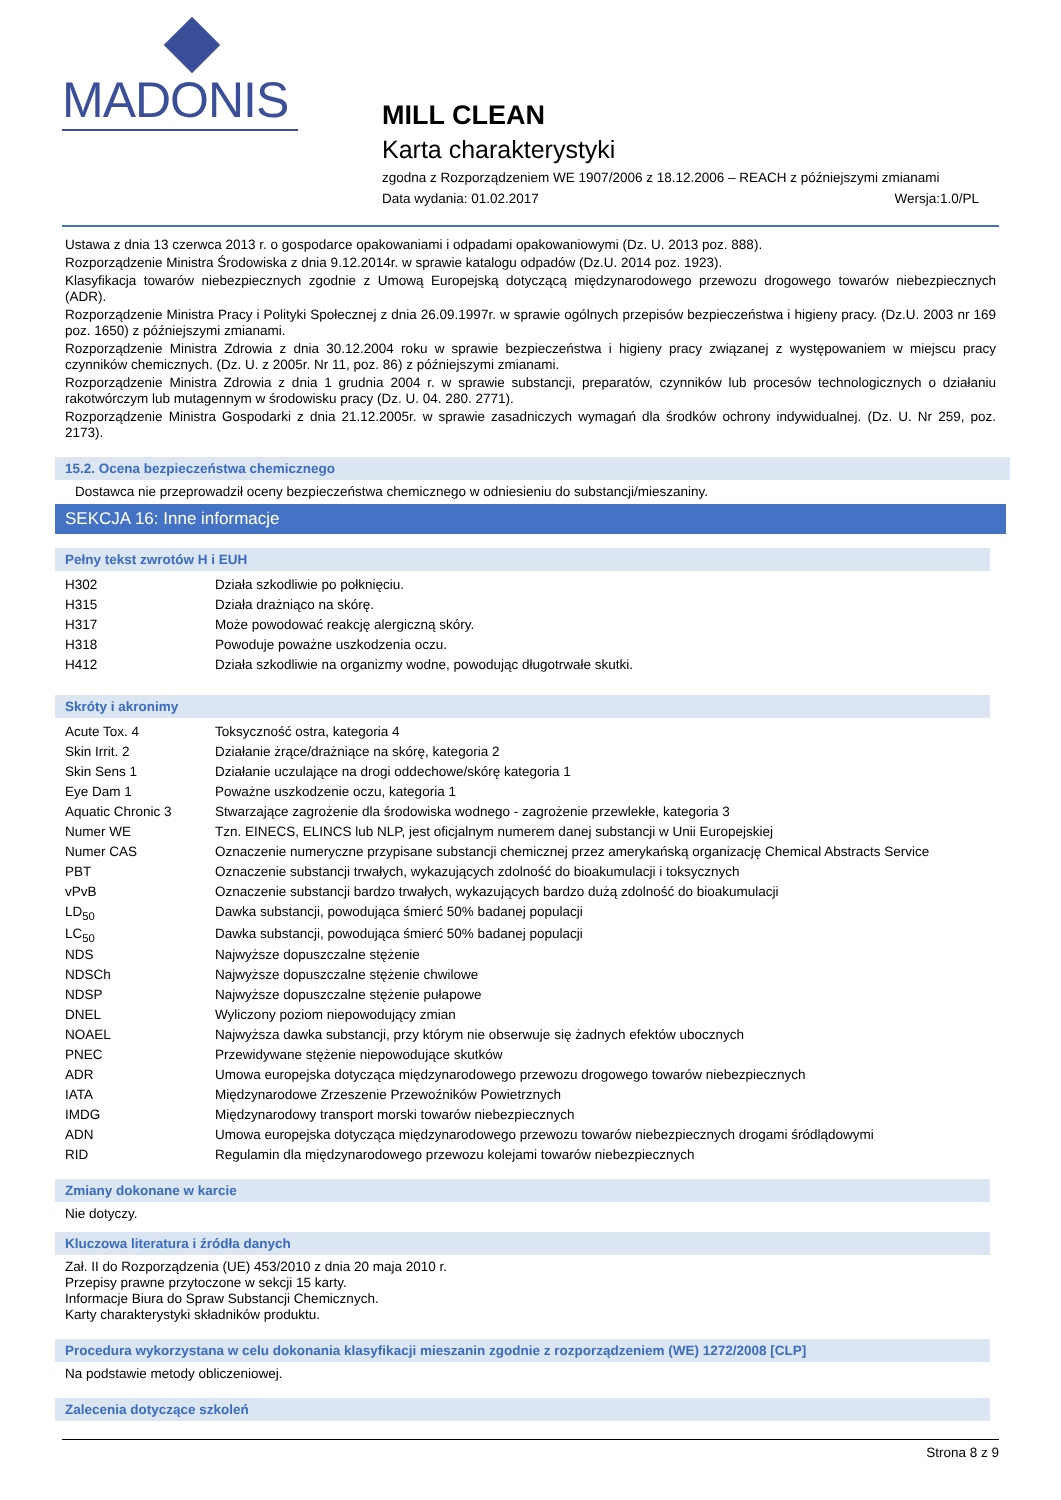MADONIS
MILL CLEAN
Karta charakterystyki
zgodna z Rozporządzeniem WE 1907/2006 z 18.12.2006 – REACH z późniejszymi zmianami
Data wydania: 01.02.2017 Wersja:1.0/PL
Ustawa z dnia 13 czerwca 2013 r. o gospodarce opakowaniami i odpadami opakowaniowymi (Dz. U. 2013 poz. 888).
Rozporządzenie Ministra Środowiska z dnia 9.12.2014r. w sprawie katalogu odpadów (Dz.U. 2014 poz. 1923).
Klasyfikacja towarów niebezpiecznych zgodnie z Umową Europejską dotyczącą międzynarodowego przewozu drogowego towarów niebezpiecznych (ADR).
Rozporządzenie Ministra Pracy i Polityki Społecznej z dnia 26.09.1997r. w sprawie ogólnych przepisów bezpieczeństwa i higieny pracy. (Dz.U. 2003 nr 169 poz. 1650) z późniejszymi zmianami.
Rozporządzenie Ministra Zdrowia z dnia 30.12.2004 roku w sprawie bezpieczeństwa i higieny pracy związanej z występowaniem w miejscu pracy czynników chemicznych. (Dz. U. z 2005r. Nr 11, poz. 86) z późniejszymi zmianami.
Rozporządzenie Ministra Zdrowia z dnia 1 grudnia 2004 r. w sprawie substancji, preparatów, czynników lub procesów technologicznych o działaniu rakotwórczym lub mutagennym w środowisku pracy (Dz. U. 04. 280. 2771).
Rozporządzenie Ministra Gospodarki z dnia 21.12.2005r. w sprawie zasadniczych wymagań dla środków ochrony indywidualnej. (Dz. U. Nr 259, poz. 2173).
15.2. Ocena bezpieczeństwa chemicznego
Dostawca nie przeprowadził oceny bezpieczeństwa chemicznego w odniesieniu do substancji/mieszaniny.
SEKCJA 16: Inne informacje
Pełny tekst zwrotów H i EUH
| H302 | Działa szkodliwie po połknięciu. |
| H315 | Działa drażniąco na skórę. |
| H317 | Może powodować reakcję alergiczną skóry. |
| H318 | Powoduje poważne uszkodzenia oczu. |
| H412 | Działa szkodliwie na organizmy wodne, powodując długotrwałe skutki. |
Skróty i akronimy
| Acute Tox. 4 | Toksyczność ostra, kategoria 4 |
| Skin Irrit. 2 | Działanie żrące/drażniące na skórę, kategoria 2 |
| Skin Sens 1 | Działanie uczulające na drogi oddechowe/skórę kategoria 1 |
| Eye Dam 1 | Poważne uszkodzenie oczu, kategoria 1 |
| Aquatic Chronic 3 | Stwarzające zagrożenie dla środowiska wodnego - zagrożenie przewlekłe, kategoria 3 |
| Numer WE | Tzn. EINECS, ELINCS lub NLP, jest oficjalnym numerem danej substancji w Unii Europejskiej |
| Numer CAS | Oznaczenie numeryczne przypisane substancji chemicznej przez amerykańską organizację Chemical Abstracts Service |
| PBT | Oznaczenie substancji trwałych, wykazujących zdolność do bioakumulacji i toksycznych |
| vPvB | Oznaczenie substancji bardzo trwałych, wykazujących bardzo dużą zdolność do bioakumulacji |
| LD<sub>50</sub> | Dawka substancji, powodująca śmierć 50% badanej populacji |
| LC<sub>50</sub> | Dawka substancji, powodująca śmierć 50% badanej populacji |
| NDS | Najwyższe dopuszczalne stężenie |
| NDSCh | Najwyższe dopuszczalne stężenie chwilowe |
| NDSP | Najwyższe dopuszczalne stężenie pułapowe |
| DNEL | Wyliczony poziom niepowodujący zmian |
| NOAEL | Najwyższa dawka substancji, przy którym nie obserwuje się żadnych efektów ubocznych |
| PNEC | Przewidywane stężenie niepowodujące skutków |
| ADR | Umowa europejska dotycząca międzynarodowego przewozu drogowego towarów niebezpiecznych |
| IATA | Międzynarodowe Zrzeszenie Przewoźników Powietrznych |
| IMDG | Międzynarodowy transport morski towarów niebezpiecznych |
| ADN | Umowa europejska dotycząca międzynarodowego przewozu towarów niebezpiecznych drogami śródlądowymi |
| RID | Regulamin dla międzynarodowego przewozu kolejami towarów niebezpiecznych |
Zmiany dokonane w karcie
Nie dotyczy.
Kluczowa literatura i źródła danych
Zał. II do Rozporządzenia (UE) 453/2010 z dnia 20 maja 2010 r.
Przepisy prawne przytoczone w sekcji 15 karty.
Informacje Biura do Spraw Substancji Chemicznych.
Karty charakterystyki składników produktu.
Procedura wykorzystana w celu dokonania klasyfikacji mieszanin zgodnie z rozporządzeniem (WE) 1272/2008 [CLP]
Na podstawie metody obliczeniowej.
Zalecenia dotyczące szkoleń
Strona 8 z 9